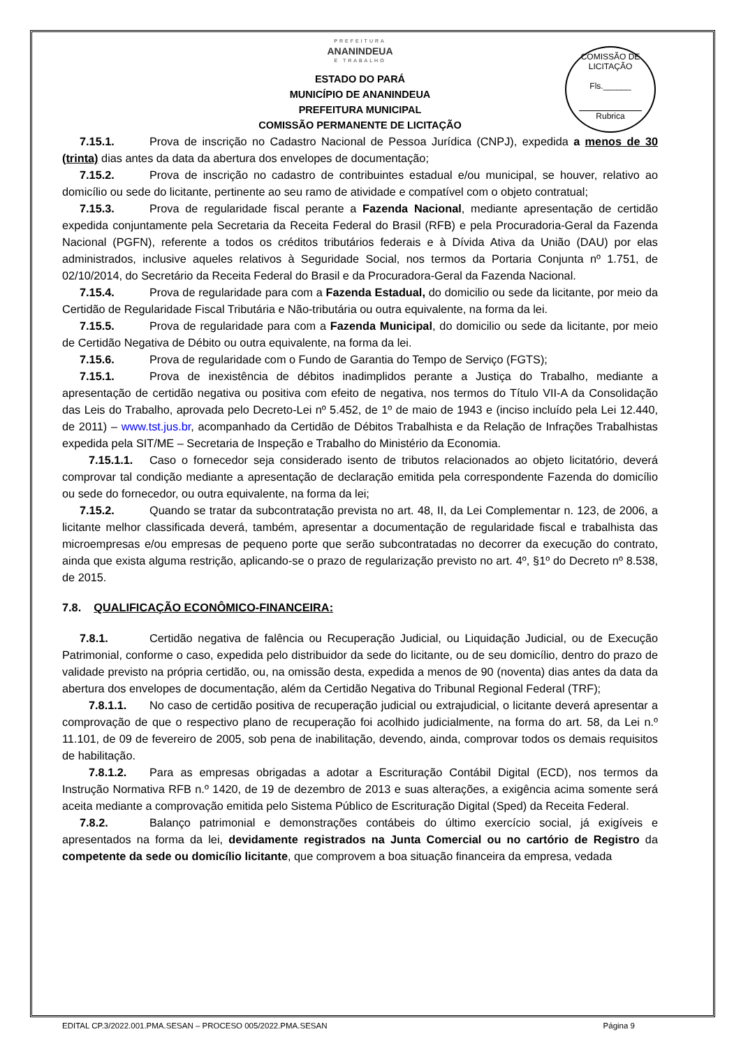COMISSÃO DE LICITAÇÃO
Fls.______
Rubrica
PREFEITURA
ANANINDEUA
É TRABALHO
ESTADO DO PARÁ
MUNICÍPIO DE ANANINDEUA
PREFEITURA MUNICIPAL
COMISSÃO PERMANENTE DE LICITAÇÃO
7.15.1. Prova de inscrição no Cadastro Nacional de Pessoa Jurídica (CNPJ), expedida a menos de 30 (trinta) dias antes da data da abertura dos envelopes de documentação;
7.15.2. Prova de inscrição no cadastro de contribuintes estadual e/ou municipal, se houver, relativo ao domicílio ou sede do licitante, pertinente ao seu ramo de atividade e compatível com o objeto contratual;
7.15.3. Prova de regularidade fiscal perante a Fazenda Nacional, mediante apresentação de certidão expedida conjuntamente pela Secretaria da Receita Federal do Brasil (RFB) e pela Procuradoria-Geral da Fazenda Nacional (PGFN), referente a todos os créditos tributários federais e à Dívida Ativa da União (DAU) por elas administrados, inclusive aqueles relativos à Seguridade Social, nos termos da Portaria Conjunta nº 1.751, de 02/10/2014, do Secretário da Receita Federal do Brasil e da Procuradora-Geral da Fazenda Nacional.
7.15.4. Prova de regularidade para com a Fazenda Estadual, do domicilio ou sede da licitante, por meio da Certidão de Regularidade Fiscal Tributária e Não-tributária ou outra equivalente, na forma da lei.
7.15.5. Prova de regularidade para com a Fazenda Municipal, do domicilio ou sede da licitante, por meio de Certidão Negativa de Débito ou outra equivalente, na forma da lei.
7.15.6. Prova de regularidade com o Fundo de Garantia do Tempo de Serviço (FGTS);
7.15.1. Prova de inexistência de débitos inadimplidos perante a Justiça do Trabalho, mediante a apresentação de certidão negativa ou positiva com efeito de negativa, nos termos do Título VII-A da Consolidação das Leis do Trabalho, aprovada pelo Decreto-Lei nº 5.452, de 1º de maio de 1943 e (inciso incluído pela Lei 12.440, de 2011) – www.tst.jus.br, acompanhado da Certidão de Débitos Trabalhista e da Relação de Infrações Trabalhistas expedida pela SIT/ME – Secretaria de Inspeção e Trabalho do Ministério da Economia.
7.15.1.1. Caso o fornecedor seja considerado isento de tributos relacionados ao objeto licitatório, deverá comprovar tal condição mediante a apresentação de declaração emitida pela correspondente Fazenda do domicílio ou sede do fornecedor, ou outra equivalente, na forma da lei;
7.15.2. Quando se tratar da subcontratação prevista no art. 48, II, da Lei Complementar n. 123, de 2006, a licitante melhor classificada deverá, também, apresentar a documentação de regularidade fiscal e trabalhista das microempresas e/ou empresas de pequeno porte que serão subcontratadas no decorrer da execução do contrato, ainda que exista alguma restrição, aplicando-se o prazo de regularização previsto no art. 4º, §1º do Decreto nº 8.538, de 2015.
7.8. QUALIFICAÇÃO ECONÔMICO-FINANCEIRA:
7.8.1. Certidão negativa de falência ou Recuperação Judicial, ou Liquidação Judicial, ou de Execução Patrimonial, conforme o caso, expedida pelo distribuidor da sede do licitante, ou de seu domicílio, dentro do prazo de validade previsto na própria certidão, ou, na omissão desta, expedida a menos de 90 (noventa) dias antes da data da abertura dos envelopes de documentação, além da Certidão Negativa do Tribunal Regional Federal (TRF);
7.8.1.1. No caso de certidão positiva de recuperação judicial ou extrajudicial, o licitante deverá apresentar a comprovação de que o respectivo plano de recuperação foi acolhido judicialmente, na forma do art. 58, da Lei n.º 11.101, de 09 de fevereiro de 2005, sob pena de inabilitação, devendo, ainda, comprovar todos os demais requisitos de habilitação.
7.8.1.2. Para as empresas obrigadas a adotar a Escrituração Contábil Digital (ECD), nos termos da Instrução Normativa RFB n.º 1420, de 19 de dezembro de 2013 e suas alterações, a exigência acima somente será aceita mediante a comprovação emitida pelo Sistema Público de Escrituração Digital (Sped) da Receita Federal.
7.8.2. Balanço patrimonial e demonstrações contábeis do último exercício social, já exigíveis e apresentados na forma da lei, devidamente registrados na Junta Comercial ou no cartório de Registro da competente da sede ou domicílio licitante, que comprovem a boa situação financeira da empresa, vedada
EDITAL CP.3/2022.001.PMA.SESAN – PROCESO 005/2022.PMA.SESAN Página 9